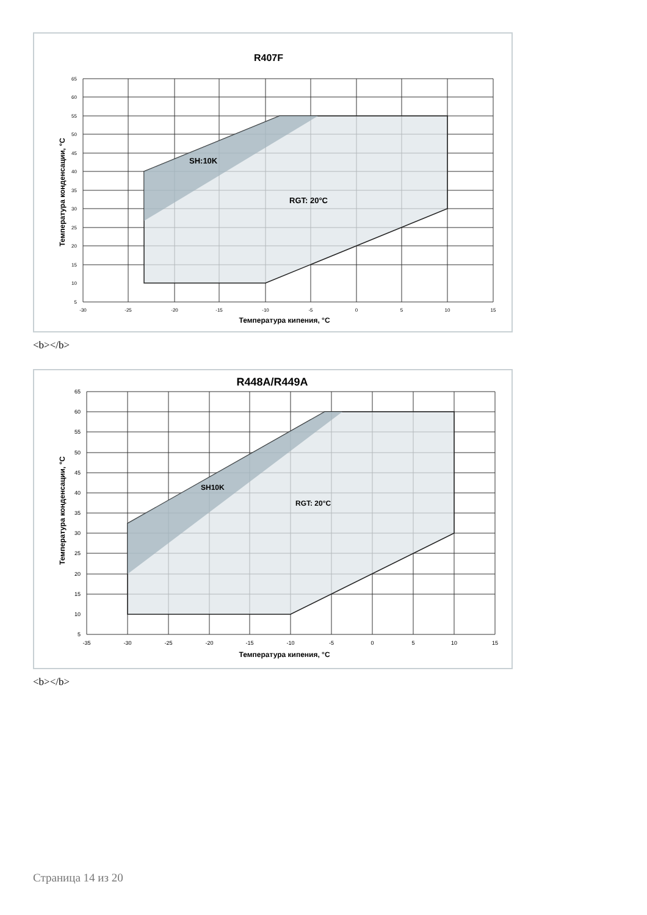R407F
SH:10K
RGT: 20°C
65
60
55
50
45
40
35
30
25
20
15
10
5
-30
-25
-20
-15
-10
-5
0
5
10
15
Температура кипения, °C
Температура конденсации, °C
<b></b>
R448A/R449A
SH10K
RGT: 20°C
65
60
55
50
45
40
35
30
25
20
15
10
5
-35
-30
-25
-20
-15
-10
-5
0
5
10
15
Температура кипения, °C
Температура конденсации, °C
<b></b>
Страница 14 из 20